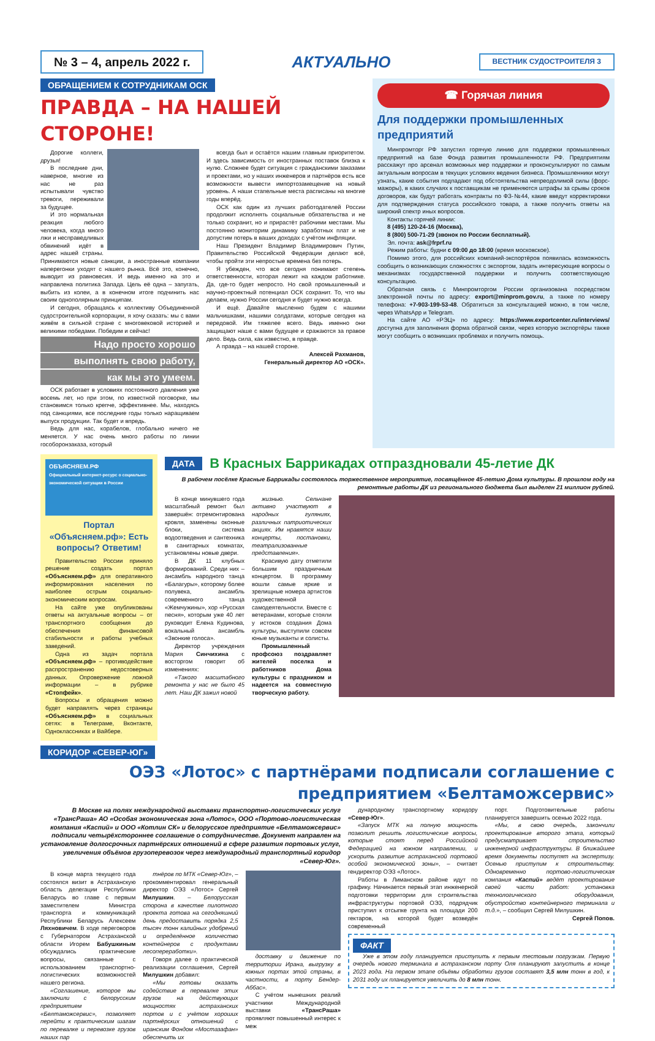№ 3 – 4, апрель 2022 г. АКТУАЛЬНО ВЕСТНИК СУДОСТРОИТЕЛЯ 3
ОБРАЩЕНИЕМ К СОТРУДНИКАМ ОСК
ПРАВДА – НА НАШЕЙ СТОРОНЕ!
Дорогие коллеги, друзья!
В последние дни, наверное, многие из нас не раз испытывали чувство тревоги, переживали за будущее.
И это нормальная реакция любого человека, когда много лжи и несправедливых обвинений идёт в адрес нашей страны. Принимаются новые санкции, а иностранные компании наперегонки уходят с нашего рынка. Всё это, конечно, выводит из равновесия. И ведь именно на это и направлена политика Запада. Цель её одна – запугать, выбить из колеи, а в конечном итоге подчинить нас своим однополярным принципам.
И сегодня, обращаясь к коллективу Объединенной судостроительной корпорации, я хочу сказать: мы с вами живём в сильной стране с многовековой историей и великими победами. Победим и сейчас!
Надо просто хорошо
выполнять свою работу,
как мы это умеем.
ОСК работает в условиях постоянного давления уже восемь лет, но при этом, по известной поговорке, мы становимся только крепче, эффективнее. Мы, находясь под санкциями, все последние годы только наращиваем выпуск продукции. Так будет и впредь.
Ведь для нас, корабелов, глобально ничего не меняется. У нас очень много работы по линии гособоронзаказа, который
всегда был и остаётся нашим главным приоритетом. И здесь зависимость от иностранных поставок близка к нулю. Сложнее будет ситуация с гражданскими заказами и проектами, но у наших инженеров и партнёров есть все возможности вывести импортозамещение на новый уровень. А наши стапельные места расписаны на многие годы вперёд.
ОСК как один из лучших работодателей России продолжит исполнять социальные обязательства и не только сохранит, но и прирастёт рабочими местами. Мы постоянно мониторим динамику заработных плат и не допустим потерь в ваших доходах с учётом инфляции.
Наш Президент Владимир Владимирович Путин, Правительство Российской Федерации делают всё, чтобы пройти эти непростые времена без потерь.
Я убежден, что все сегодня понимают степень ответственности, которая лежит на каждом работнике. Да, где-то будет непросто. Но свой промышленный и научно-проектный потенциал ОСК сохранит. То, что мы делаем, нужно России сегодня и будет нужно всегда.
И ещё. Давайте мысленно будем с нашими мальчишками, нашими солдатами, которые сегодня на передовой. Им тяжелее всего. Ведь именно они защищают наше с вами будущее и сражаются за правое дело. Ведь сила, как известно, в правде.
А правда – на нашей стороне.
Алексей Рахманов,
Генеральный директор АО «ОСК».
☎ Горячая линия
Для поддержки промышленных предприятий
Минпромторг РФ запустил горячую линию для поддержки промышленных предприятий на базе Фонда развития промышленности РФ. Предприятиям расскажут про арсенал возможных мер поддержки и проконсультируют по самым актуальным вопросам в текущих условиях ведения бизнеса. Промышленники могут узнать, какие события подпадают под обстоятельства непреодолимой силы (форс-мажоры), в каких случаях к поставщикам не применяются штрафы за срывы сроков договоров, как будут работать контракты по ФЗ-№44, какие введут корректировки для подтверждения статуса российского товара, а также получить ответы на широкий спектр иных вопросов.
Контакты горячей линии:
8 (495) 120-24-16 (Москва),
8 (800) 500-71-29 (звонок по России бесплатный).
Эл. почта: ask@frprf.ru
Режим работы: будни с 09:00 до 18:00 (время московское).
Помимо этого, для российских компаний-экспортёров появилась возможность сообщить о возникающих сложностях с экспортом, задать интересующие вопросы о механизмах государственной поддержки и получить соответствующую консультацию.
Обратная связь с Минпромторгом России организована посредством электронной почты по адресу: export@minprom.gov.ru, а также по номеру телефона: +7-903-199-53-48. Обратиться за консультацией можно, в том числе, через WhatsApp и Telegram.
На сайте АО «РЭЦ» по адресу: https://www.exportcenter.ru/interviews/ доступна для заполнения форма обратной связи, через которую экспортёры также могут сообщить о возникших проблемах и получить помощь.
ОБЪЯСНЯЕМ.РФ
Официальный интернет-ресурс о социально-экономической ситуации в России
Портал «Объясняем.рф»: Есть вопросы? Ответим!
Правительство России приняло решение создать портал «Объясняем.рф» для оперативного информирования населения по наиболее острым социально-экономическим вопросам.
На сайте уже опубликованы ответы на актуальные вопросы – от транспортного сообщения до обеспечения финансовой стабильности и работы учебных заведений.
Одна из задач портала «Объясняем.рф» – противодействие распространению недостоверных данных. Опровержение ложной информации – в рубрике «Стопфейк».
Вопросы и обращения можно будет направлять через страницы «Объясняем.рф» в социальных сетях: в Телеграме, Вконтакте, Одноклассниках и Вайбере.
ДАТА
В Красных Баррикадах отпраздновали 45-летие ДК
В рабочем посёлке Красные Баррикады состоялось торжественное мероприятие, посвящённое 45-летию Дома культуры. В прошлом году на ремонтные работы ДК из регионального бюджета был выделен 21 миллион рублей.
В конце минувшего года масштабный ремонт был завершён: отремонтирована кровля, заменены оконные блоки, система водоотведения и сантехника в санитарных комнатах, установлены новые двери.
В ДК 11 клубных формирований. Среди них – ансамбль народного танца «Балагуры», которому более полувека, ансамбль современного танца «Жемчужины», хор «Русская песня», которым уже 40 лет руководит Елена Кудинова, вокальный ансамбль «Звонкие голоса».
Директор учреждения Мария Синчихина с восторгом говорит об изменениях:
«Такого масштабного ремонта у нас не было 45 лет. Наш ДК зажил новой
жизнью. Сельчане активно участвуют в народных гуляниях, различных патриотических акциях. Им нравятся наши концерты, постановки, театрализованные представления».
Красивую дату отметили большим праздничным концертом. В программу вошли самые яркие и зрелищные номера артистов художественной самодеятельности. Вместе с ветеранами, которые стояли у истоков создания Дома культуры, выступили совсем юные музыканты и солисты.
Промышленный профсоюз поздравляет жителей поселка и работников Дома культуры с праздником и надеется на совместную творческую работу.
КОРИДОР «СЕВЕР-ЮГ»
ОЭЗ «Лотос» с партнёрами подписали соглашение с предприятием «Белтаможсервис»
В Москве на полях международной выставки транспортно-логистических услуг «ТрансРаша» АО «Особая экономическая зона «Лотос», ООО «Портово-логистическая компания «Каспий» и ООО «Котлин СК» и белорусское предприятие «Белтаможсервис» подписали четырёхстороннее соглашение о сотрудничестве. Документ направлен на установление долгосрочных партнёрских отношений в сфере развития портовых услуг, увеличения объёмов грузоперевозок через международный транспортный коридор «Север-Юг».
В конце марта текущего года состоялся визит в Астраханскую область делегации Республики Беларусь во главе с первым заместителем Министра транспорта и коммуникаций Республики Беларусь Алексеем Ляхновичем. В ходе переговоров с Губернатором Астраханской области Игорем Бабушкиным обсуждались практические вопросы, связанные с использованием транспортно-логистических возможностей нашего региона.
«Соглашение, которое мы заключили с белорусским предприятием «Белтаможсервис», позволяет перейти к практическим шагам по перевалке и перевозке грузов наших пар
тнёров по МТК «Север-Юг», – прокомментировал генеральный директор ОЭЗ «Лотос» Сергей Милушкин. – Белорусская сторона в качестве пилотного проекта готова на сегодняшний день предоставить порядка 2,5 тысяч тонн калийных удобрений и определённое количество контейнеров с продуктами лесопереработки».
Говоря далее о практической реализации соглашения, Сергей Милушкин добавил:
«Мы готовы оказать содействие в перевалке этих грузов на действующих мощностях астраханских портов и с учётом хороших партнёрских отношений с иранским Фондом «Мостазафан» обеспечить их
доставку и движение по территории Ирана, выгрузку в южных портах этой страны, в частности, в порту Бендер-Аббас».
С учётом нынешних реалий участники Международной выставки «ТрансРаша» проявляют повышенный интерес к меж
дународному транспортному коридору «Север-Юг».
«Запуск МТК на полную мощность позволит решить логистические вопросы, которые стоят перед Российской Федерацией на южном направлении, и ускорить развитие астраханской портовой особой экономической зоны», – считает гендиректор ОЭЗ «Лотос».
Работы в Лиманском районе идут по графику. Начинается первый этап инженерной подготовки территории для строительства инфраструктуры портовой ОЭЗ, подрядчик приступил к отсыпке грунта на площади 200 гектаров, на которой будет возведён современный
порт. Подготовительные работы планируется завершить осенью 2022 года.
«Мы, в свою очередь, закончили проектирование второго этапа, который предусматривает строительство инженерной инфраструктуры. В ближайшее время документы поступят на экспертизу. Осенью приступим к строительству. Одновременно портово-логистическая компания «Каспий» ведёт проектирование своей части работ: установка технологического оборудования, обустройство контейнерного терминала и т.д.», – сообщил Сергей Милушкин.
Сергей Попов.
ФАКТ
Уже в этом году планируется приступить к первым тестовым погрузкам. Первую очередь нового терминала в астраханском порту Оля планируют запустить в конце 2023 года. На первом этапе объёмы обработки грузов составят 3,5 млн тонн в год, к 2031 году их планируется увеличить до 8 млн тонн.